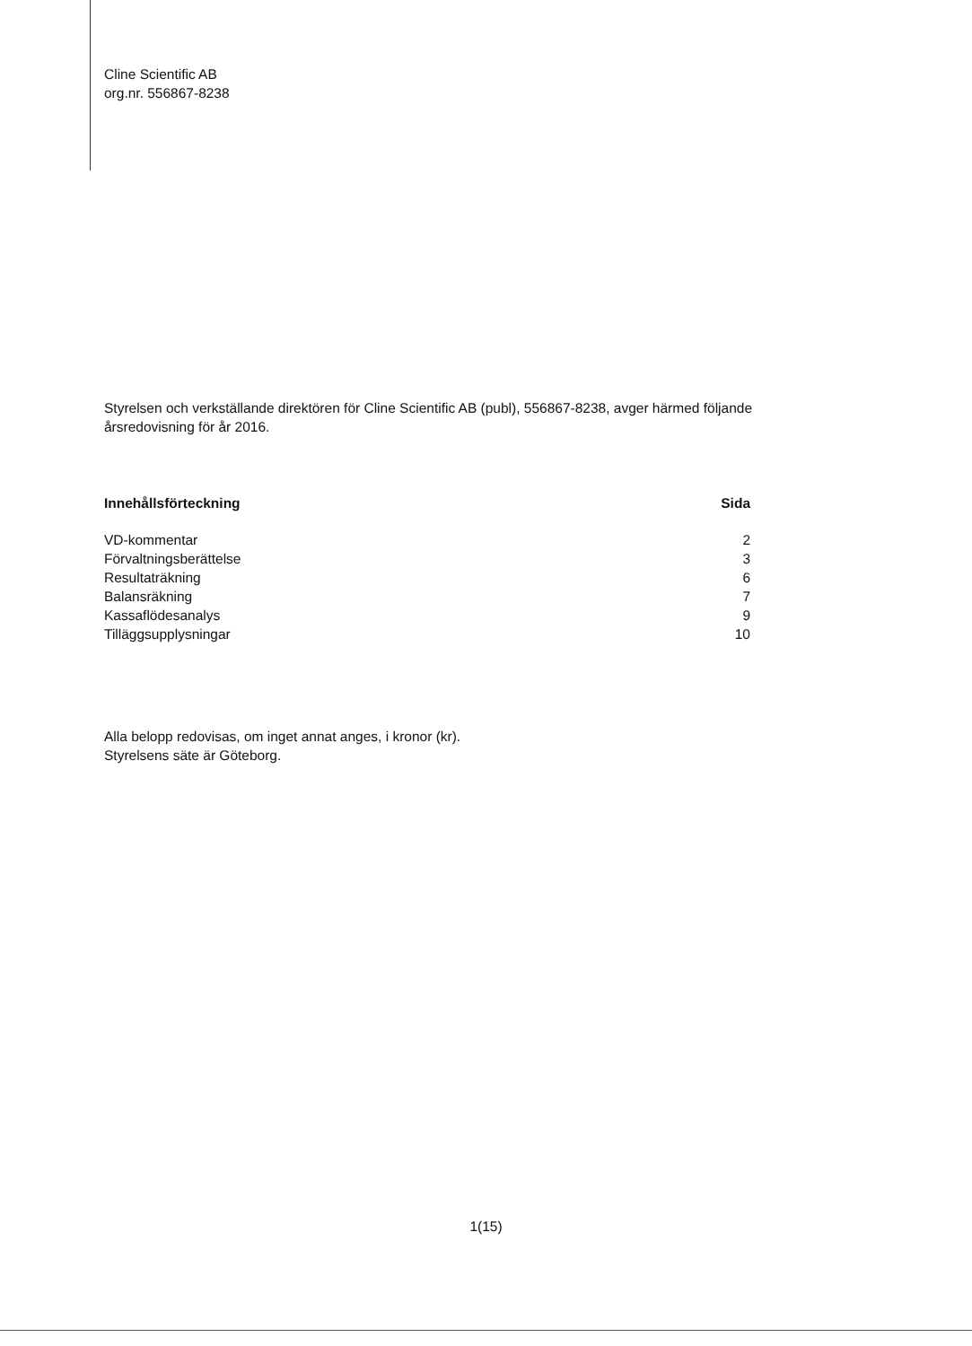Cline Scientific AB
org.nr. 556867-8238
Styrelsen och verkställande direktören för Cline Scientific AB (publ), 556867-8238, avger härmed följande årsredovisning för år 2016.
| Innehållsförteckning | Sida |
| --- | --- |
| VD-kommentar | 2 |
| Förvaltningsberättelse | 3 |
| Resultaträkning | 6 |
| Balansräkning | 7 |
| Kassaflödesanalys | 9 |
| Tilläggsupplysningar | 10 |
Alla belopp redovisas, om inget annat anges, i kronor (kr).
Styrelsens säte är Göteborg.
1(15)